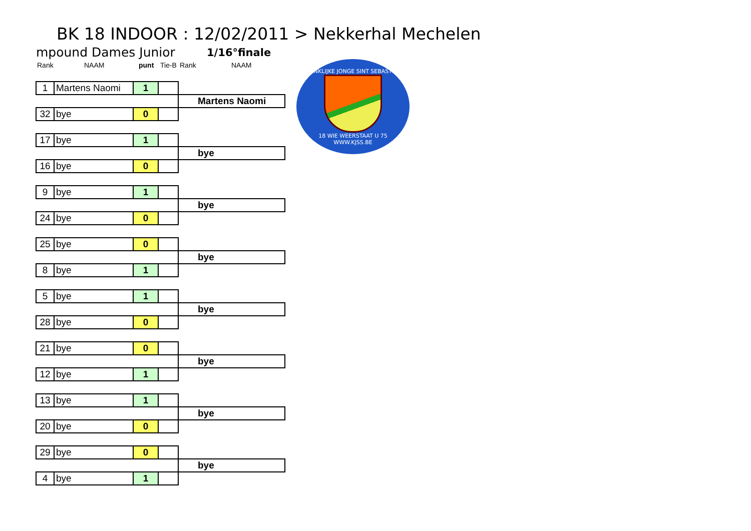BK 18 INDOOR : 12/02/2011 > Nekkerhal Mechelen
mpound Dames Junior 1/16°finale
Rank NAAM punt Tie-B Rank NAAM
KONINKLIJKE JONGE SINT SEBASTIAAN
18 WIE WEERSTAAT U 75
WWW.KJSS.BE
| 1 | Martens Naomi | 1 | | |
| | | | | Martens Naomi |
| 32 | bye | 0 | | |
| 17 | bye | 1 | | |
| | | | | bye |
| 16 | bye | 0 | | |
| 9 | bye | 1 | | |
| | | | | bye |
| 24 | bye | 0 | | |
| 25 | bye | 0 | | |
| | | | | bye |
| 8 | bye | 1 | | |
| 5 | bye | 1 | | |
| | | | | bye |
| 28 | bye | 0 | | |
| 21 | bye | 0 | | |
| | | | | bye |
| 12 | bye | 1 | | |
| 13 | bye | 1 | | |
| | | | | bye |
| 20 | bye | 0 | | |
| 29 | bye | 0 | | |
| | | | | bye |
| 4 | bye | 1 | | |